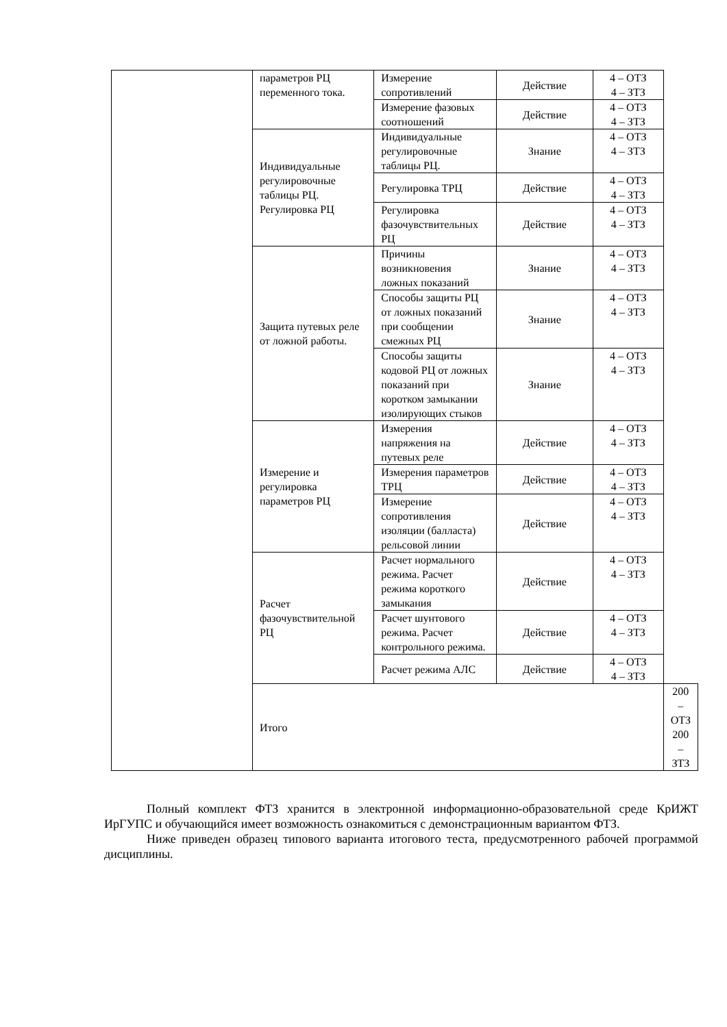| | параметров РЦ переменного тока. | Измерение сопротивлений | Действие | 4 – ОТЗ 4 – ЗТЗ | |
| | | Измерение фазовых соотношений | Действие | 4 – ОТЗ 4 – ЗТЗ | |
| | Индивидуальные регулировочные таблицы РЦ. Регулировка РЦ | Индивидуальные регулировочные таблицы РЦ. | Знание | 4 – ОТЗ 4 – ЗТЗ | |
| | | Регулировка ТРЦ | Действие | 4 – ОТЗ 4 – ЗТЗ | |
| | | Регулировка фазочувствительных РЦ | Действие | 4 – ОТЗ 4 – ЗТЗ | |
| | Защита путевых реле от ложной работы. | Причины возникновения ложных показаний | Знание | 4 – ОТЗ 4 – ЗТЗ | |
| | | Способы защиты РЦ от ложных показаний при сообщении смежных РЦ | Знание | 4 – ОТЗ 4 – ЗТЗ | |
| | | Способы защиты кодовой РЦ от ложных показаний при коротком замыкании изолирующих стыков | Знание | 4 – ОТЗ 4 – ЗТЗ | |
| | Измерение и регулировка параметров РЦ | Измерения напряжения на путевых реле | Действие | 4 – ОТЗ 4 – ЗТЗ | |
| | | Измерения параметров ТРЦ | Действие | 4 – ОТЗ 4 – ЗТЗ | |
| | | Измерение сопротивления изоляции (балласта) рельсовой линии | Действие | 4 – ОТЗ 4 – ЗТЗ | |
| | Расчет фазочувствительной РЦ | Расчет нормального режима. Расчет режима короткого замыкания | Действие | 4 – ОТЗ 4 – ЗТЗ | |
| | | Расчет шунтового режима. Расчет контрольного режима. | Действие | 4 – ОТЗ 4 – ЗТЗ | |
| | | Расчет режима АЛС | Действие | 4 – ОТЗ 4 – ЗТЗ | |
| | Итого | | | | 200 – ОТЗ 200 – ЗТЗ |
Полный комплект ФТЗ хранится в электронной информационно-образовательной среде КрИЖТ ИрГУПС и обучающийся имеет возможность ознакомиться с демонстрационным вариантом ФТЗ.
Ниже приведен образец типового варианта итогового теста, предусмотренного рабочей программой дисциплины.